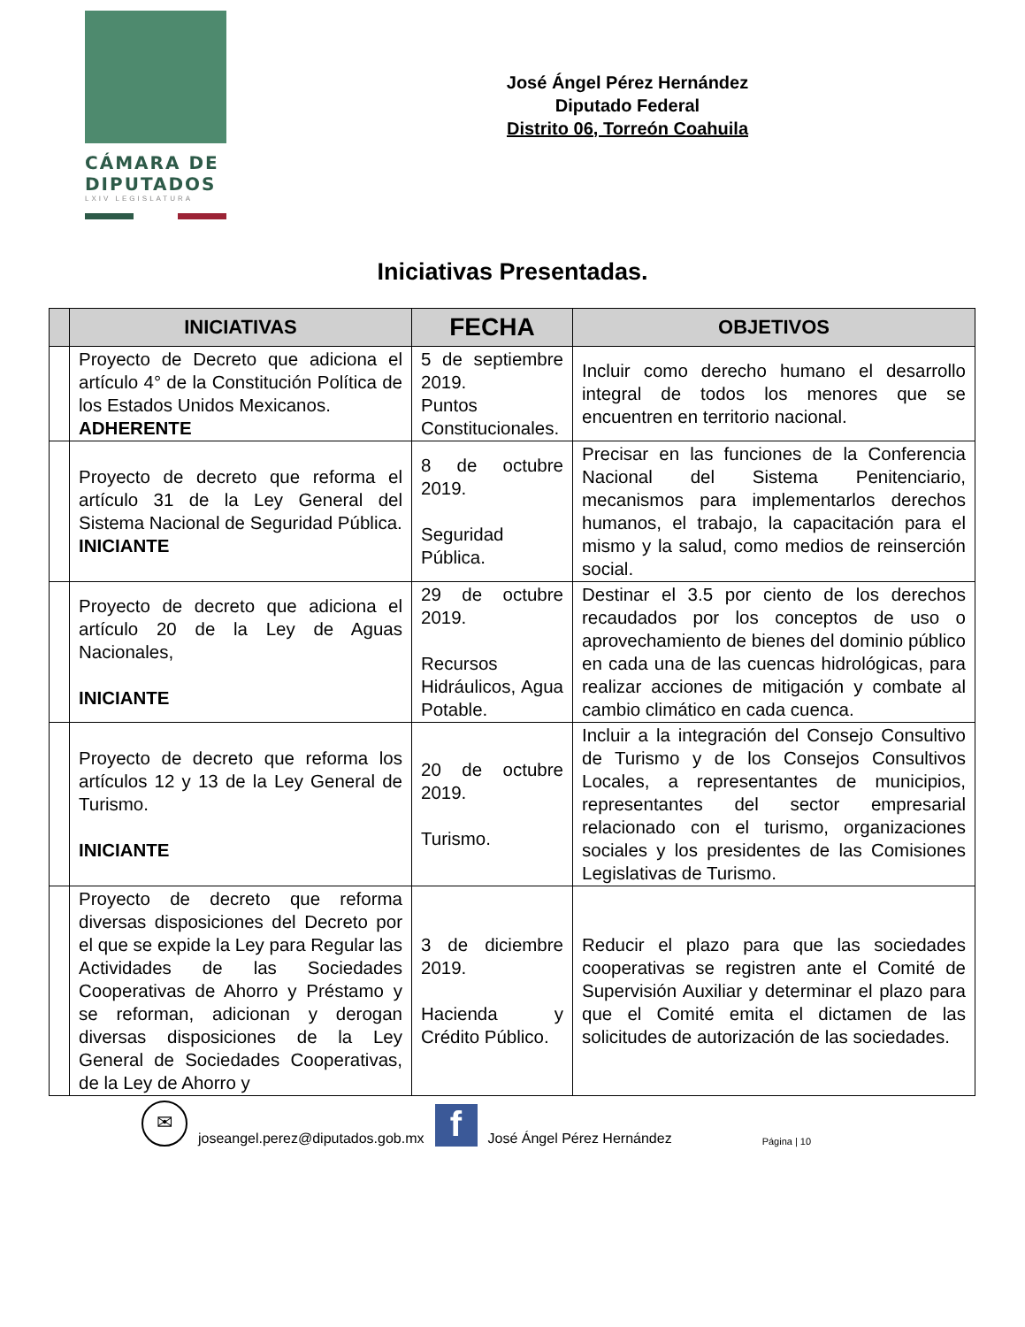CÁMARA DE
DIPUTADOS
LXIV LEGISLATURA
José Ángel Pérez Hernández
Diputado Federal
Distrito 06, Torreón Coahuila
Iniciativas Presentadas.
| | INICIATIVAS | FECHA | OBJETIVOS |
| --- | --- | --- | --- |
| | Proyecto de Decreto que adiciona el artículo 4° de la Constitución Política de los Estados Unidos Mexicanos. ADHERENTE | 5 de septiembre 2019. Puntos Constitucionales. | Incluir como derecho humano el desarrollo integral de todos los menores que se encuentren en territorio nacional. |
| | Proyecto de decreto que reforma el artículo 31 de la Ley General del Sistema Nacional de Seguridad Pública. INICIANTE | 8 de octubre 2019. Seguridad Pública. | Precisar en las funciones de la Conferencia Nacional del Sistema Penitenciario, mecanismos para implementarlos derechos humanos, el trabajo, la capacitación para el mismo y la salud, como medios de reinserción social. |
| | Proyecto de decreto que adiciona el artículo 20 de la Ley de Aguas Nacionales, INICIANTE | 29 de octubre 2019. Recursos Hidráulicos, Agua Potable. | Destinar el 3.5 por ciento de los derechos recaudados por los conceptos de uso o aprovechamiento de bienes del dominio público en cada una de las cuencas hidrológicas, para realizar acciones de mitigación y combate al cambio climático en cada cuenca. |
| | Proyecto de decreto que reforma los artículos 12 y 13 de la Ley General de Turismo. INICIANTE | 20 de octubre 2019. Turismo. | Incluir a la integración del Consejo Consultivo de Turismo y de los Consejos Consultivos Locales, a representantes de municipios, representantes del sector empresarial relacionado con el turismo, organizaciones sociales y los presidentes de las Comisiones Legislativas de Turismo. |
| | Proyecto de decreto que reforma diversas disposiciones del Decreto por el que se expide la Ley para Regular las Actividades de las Sociedades Cooperativas de Ahorro y Préstamo y se reforman, adicionan y derogan diversas disposiciones de la Ley General de Sociedades Cooperativas, de la Ley de Ahorro y | 3 de diciembre 2019. Hacienda y Crédito Público. | Reducir el plazo para que las sociedades cooperativas se registren ante el Comité de Supervisión Auxiliar y determinar el plazo para que el Comité emita el dictamen de las solicitudes de autorización de las sociedades. |
✉
joseangel.perez@diputados.gob.mx
f
José Ángel Pérez Hernández Página | 10